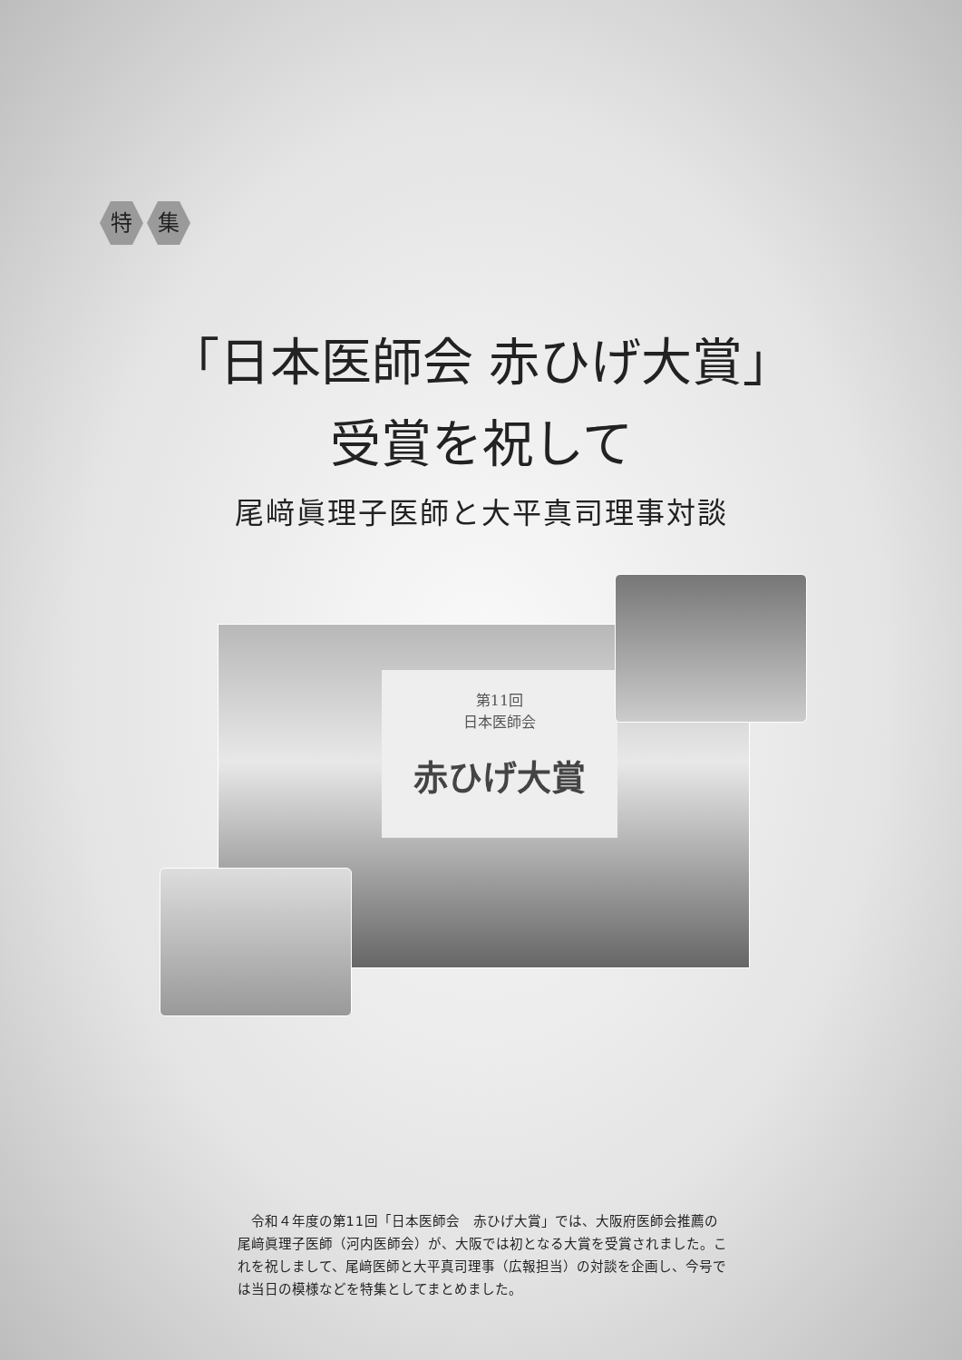特集
「日本医師会 赤ひげ大賞」
受賞を祝して
尾﨑眞理子医師と大平真司理事対談
第11回
日本医師会
赤ひげ大賞
令和４年度の第11回「日本医師会　赤ひげ大賞」では、大阪府医師会推薦の尾﨑眞理子医師（河内医師会）が、大阪では初となる大賞を受賞されました。これを祝しまして、尾﨑医師と大平真司理事（広報担当）の対談を企画し、今号では当日の模様などを特集としてまとめました。